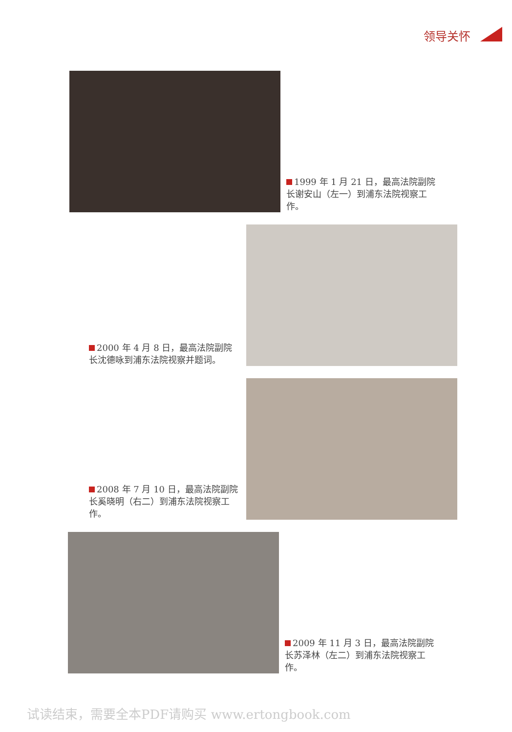领导关怀
1999 年 1 月 21 日，最高法院副院长谢安山（左一）到浦东法院视察工作。
2000 年 4 月 8 日，最高法院副院长沈德咏到浦东法院视察并题词。
2008 年 7 月 10 日，最高法院副院长奚晓明（右二）到浦东法院视察工作。
2009 年 11 月 3 日，最高法院副院长苏泽林（左二）到浦东法院视察工作。
试读结束，需要全本PDF请购买 www.ertongbook.com